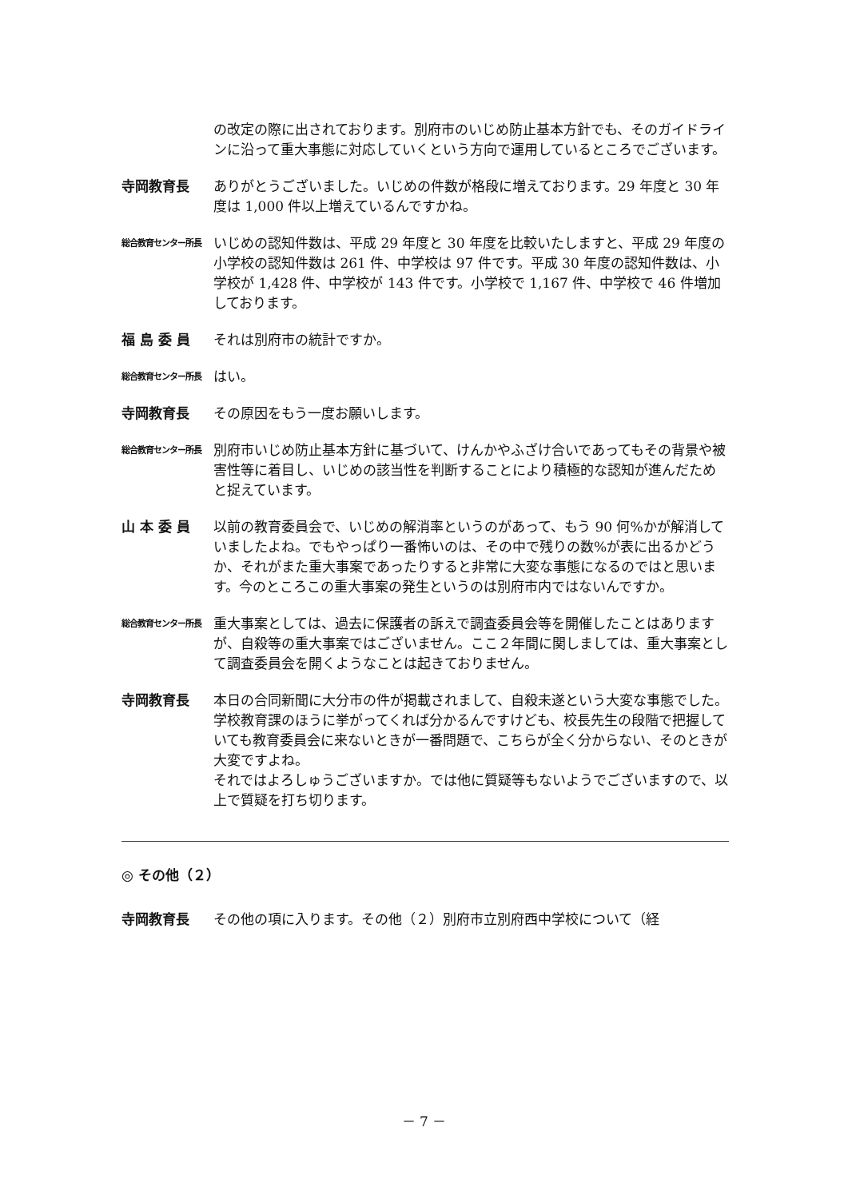の改定の際に出されております。別府市のいじめ防止基本方針でも、そのガイドラインに沿って重大事態に対応していくという方向で運用しているところでございます。
寺岡教育長 ありがとうございました。いじめの件数が格段に増えております。29 年度と 30 年度は 1,000 件以上増えているんですかね。
総合教育センター所長
いじめの認知件数は、平成 29 年度と 30 年度を比較いたしますと、平成 29 年度の小学校の認知件数は 261 件、中学校は 97 件です。平成 30 年度の認知件数は、小学校が 1,428 件、中学校が 143 件です。小学校で 1,167 件、中学校で 46 件増加しております。
福 島 委 員 それは別府市の統計ですか。
総合教育センター所長
はい。
寺岡教育長 その原因をもう一度お願いします。
総合教育センター所長
別府市いじめ防止基本方針に基づいて、けんかやふざけ合いであってもその背景や被害性等に着目し、いじめの該当性を判断することにより積極的な認知が進んだためと捉えています。
山 本 委 員 以前の教育委員会で、いじめの解消率というのがあって、もう 90 何%かが解消していましたよね。でもやっぱり一番怖いのは、その中で残りの数%が表に出るかどうか、それがまた重大事案であったりすると非常に大変な事態になるのではと思います。今のところこの重大事案の発生というのは別府市内ではないんですか。
総合教育センター所長
重大事案としては、過去に保護者の訴えで調査委員会等を開催したことはありますが、自殺等の重大事案ではございません。ここ２年間に関しましては、重大事案として調査委員会を開くようなことは起きておりません。
寺岡教育長 本日の合同新聞に大分市の件が掲載されまして、自殺未遂という大変な事態でした。学校教育課のほうに挙がってくれば分かるんですけども、校長先生の段階で把握していても教育委員会に来ないときが一番問題で、こちらが全く分からない、そのときが大変ですよね。
それではよろしゅうございますか。では他に質疑等もないようでございますので、以上で質疑を打ち切ります。
◎ その他（２）
寺岡教育長 その他の項に入ります。その他（２）別府市立別府西中学校について（経
－ 7 －